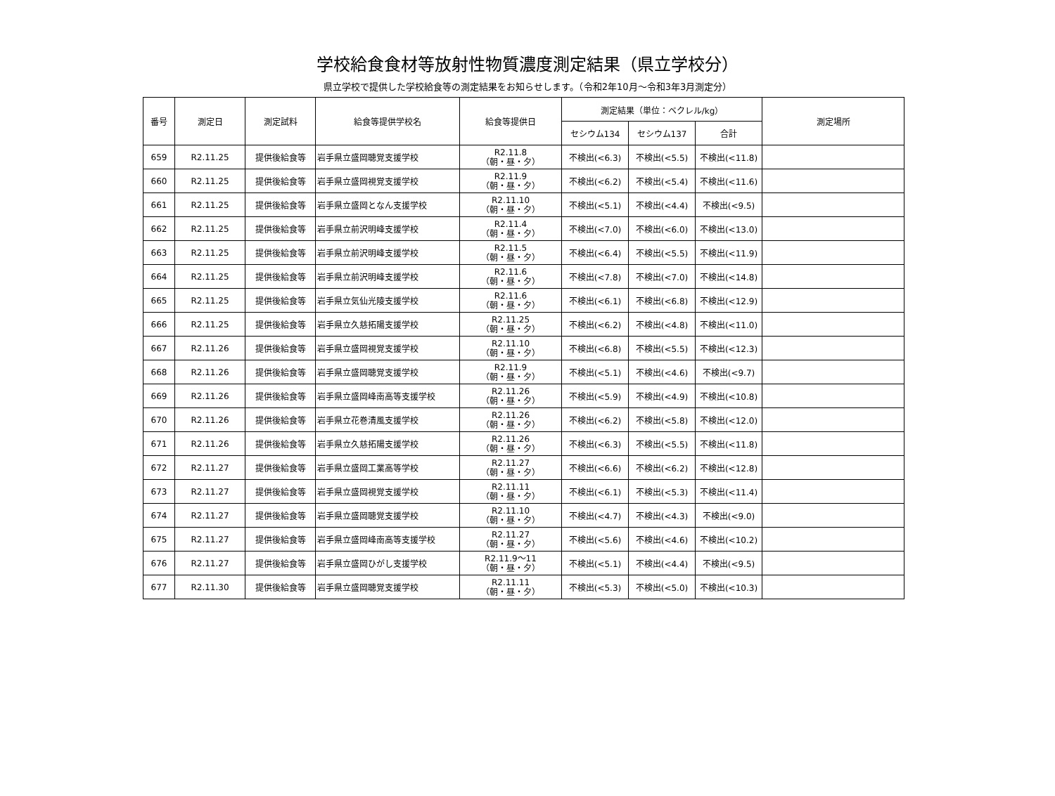学校給食食材等放射性物質濃度測定結果（県立学校分）
県立学校で提供した学校給食等の測定結果をお知らせします。（令和2年10月～令和3年3月測定分）
| 番号 | 測定日 | 測定試料 | 給食等提供学校名 | 給食等提供日 | 測定結果（単位：ベクレル/kg） | | | 測定場所 |
| --- | --- | --- | --- | --- | --- | --- | --- | --- |
| | | | | | セシウム134 | セシウム137 | 合計 | |
| 659 | R2.11.25 | 提供後給食等 | 岩手県立盛岡聴覚支援学校 | R2.11.8 （朝・昼・夕） | 不検出(<6.3) | 不検出(<5.5) | 不検出(<11.8) | |
| 660 | R2.11.25 | 提供後給食等 | 岩手県立盛岡視覚支援学校 | R2.11.9 （朝・昼・夕） | 不検出(<6.2) | 不検出(<5.4) | 不検出(<11.6) | |
| 661 | R2.11.25 | 提供後給食等 | 岩手県立盛岡となん支援学校 | R2.11.10 （朝・昼・夕） | 不検出(<5.1) | 不検出(<4.4) | 不検出(<9.5) | |
| 662 | R2.11.25 | 提供後給食等 | 岩手県立前沢明峰支援学校 | R2.11.4 （朝・昼・夕） | 不検出(<7.0) | 不検出(<6.0) | 不検出(<13.0) | |
| 663 | R2.11.25 | 提供後給食等 | 岩手県立前沢明峰支援学校 | R2.11.5 （朝・昼・夕） | 不検出(<6.4) | 不検出(<5.5) | 不検出(<11.9) | |
| 664 | R2.11.25 | 提供後給食等 | 岩手県立前沢明峰支援学校 | R2.11.6 （朝・昼・夕） | 不検出(<7.8) | 不検出(<7.0) | 不検出(<14.8) | |
| 665 | R2.11.25 | 提供後給食等 | 岩手県立気仙光陵支援学校 | R2.11.6 （朝・昼・夕） | 不検出(<6.1) | 不検出(<6.8) | 不検出(<12.9) | |
| 666 | R2.11.25 | 提供後給食等 | 岩手県立久慈拓陽支援学校 | R2.11.25 （朝・昼・夕） | 不検出(<6.2) | 不検出(<4.8) | 不検出(<11.0) | |
| 667 | R2.11.26 | 提供後給食等 | 岩手県立盛岡視覚支援学校 | R2.11.10 （朝・昼・夕） | 不検出(<6.8) | 不検出(<5.5) | 不検出(<12.3) | |
| 668 | R2.11.26 | 提供後給食等 | 岩手県立盛岡聴覚支援学校 | R2.11.9 （朝・昼・夕） | 不検出(<5.1) | 不検出(<4.6) | 不検出(<9.7) | |
| 669 | R2.11.26 | 提供後給食等 | 岩手県立盛岡峰南高等支援学校 | R2.11.26 （朝・昼・夕） | 不検出(<5.9) | 不検出(<4.9) | 不検出(<10.8) | |
| 670 | R2.11.26 | 提供後給食等 | 岩手県立花巻清風支援学校 | R2.11.26 （朝・昼・夕） | 不検出(<6.2) | 不検出(<5.8) | 不検出(<12.0) | |
| 671 | R2.11.26 | 提供後給食等 | 岩手県立久慈拓陽支援学校 | R2.11.26 （朝・昼・夕） | 不検出(<6.3) | 不検出(<5.5) | 不検出(<11.8) | |
| 672 | R2.11.27 | 提供後給食等 | 岩手県立盛岡工業高等学校 | R2.11.27 （朝・昼・夕） | 不検出(<6.6) | 不検出(<6.2) | 不検出(<12.8) | |
| 673 | R2.11.27 | 提供後給食等 | 岩手県立盛岡視覚支援学校 | R2.11.11 （朝・昼・夕） | 不検出(<6.1) | 不検出(<5.3) | 不検出(<11.4) | |
| 674 | R2.11.27 | 提供後給食等 | 岩手県立盛岡聴覚支援学校 | R2.11.10 （朝・昼・夕） | 不検出(<4.7) | 不検出(<4.3) | 不検出(<9.0) | |
| 675 | R2.11.27 | 提供後給食等 | 岩手県立盛岡峰南高等支援学校 | R2.11.27 （朝・昼・夕） | 不検出(<5.6) | 不検出(<4.6) | 不検出(<10.2) | |
| 676 | R2.11.27 | 提供後給食等 | 岩手県立盛岡ひがし支援学校 | R2.11.9～11 （朝・昼・夕） | 不検出(<5.1) | 不検出(<4.4) | 不検出(<9.5) | |
| 677 | R2.11.30 | 提供後給食等 | 岩手県立盛岡聴覚支援学校 | R2.11.11 （朝・昼・夕） | 不検出(<5.3) | 不検出(<5.0) | 不検出(<10.3) | |